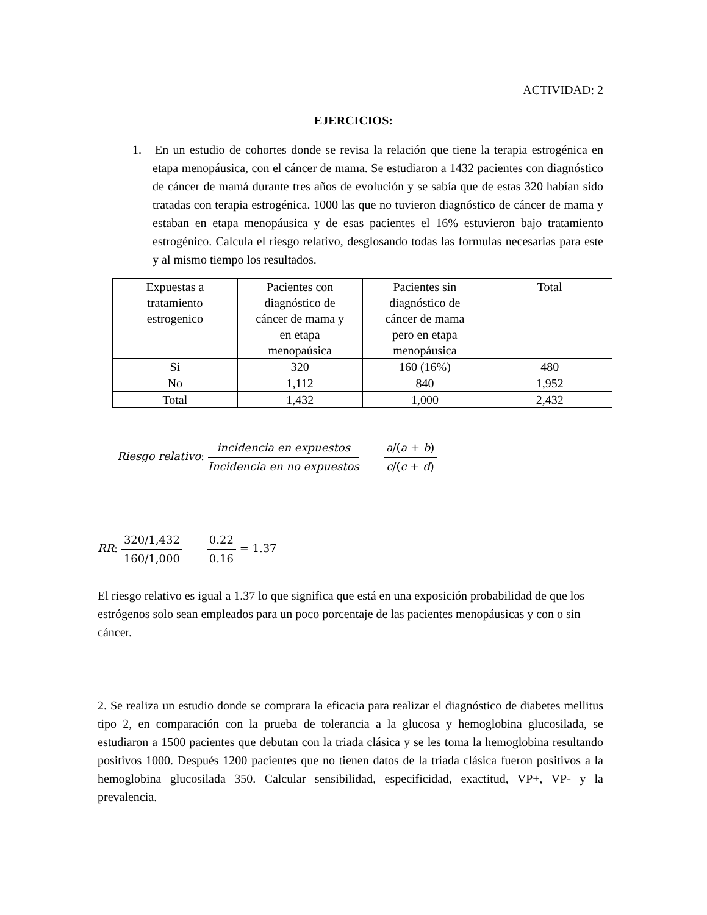ACTIVIDAD: 2
EJERCICIOS:
1. En un estudio de cohortes donde se revisa la relación que tiene la terapia estrogénica en etapa menopáusica, con el cáncer de mama. Se estudiaron a 1432 pacientes con diagnóstico de cáncer de mamá durante tres años de evolución y se sabía que de estas 320 habían sido tratadas con terapia estrogénica. 1000 las que no tuvieron diagnóstico de cáncer de mama y estaban en etapa menopáusica y de esas pacientes el 16% estuvieron bajo tratamiento estrogénico. Calcula el riesgo relativo, desglosando todas las formulas necesarias para este y al mismo tiempo los resultados.
| Expuestas a tratamiento estrogenico | Pacientes con diagnóstico de cáncer de mama y en etapa menopaúsica | Pacientes sin diagnóstico de cáncer de mama pero en etapa menopáusica | Total |
| Si | 320 | 160 (16%) | 480 |
| No | 1,112 | 840 | 1,952 |
| Total | 1,432 | 1,000 | 2,432 |
Riesgo relativo: incidencia en expuestos Incidencia en no expuestos a/(a + b) c/(c + d)
RR: 320/1,432 160/1,000 0.22 0.16 = 1.37
El riesgo relativo es igual a 1.37 lo que significa que está en una exposición probabilidad de que los estrógenos solo sean empleados para un poco porcentaje de las pacientes menopáusicas y con o sin cáncer.
2. Se realiza un estudio donde se comprara la eficacia para realizar el diagnóstico de diabetes mellitus tipo 2, en comparación con la prueba de tolerancia a la glucosa y hemoglobina glucosilada, se estudiaron a 1500 pacientes que debutan con la triada clásica y se les toma la hemoglobina resultando positivos 1000. Después 1200 pacientes que no tienen datos de la triada clásica fueron positivos a la hemoglobina glucosilada 350. Calcular sensibilidad, especificidad, exactitud, VP+, VP- y la prevalencia.